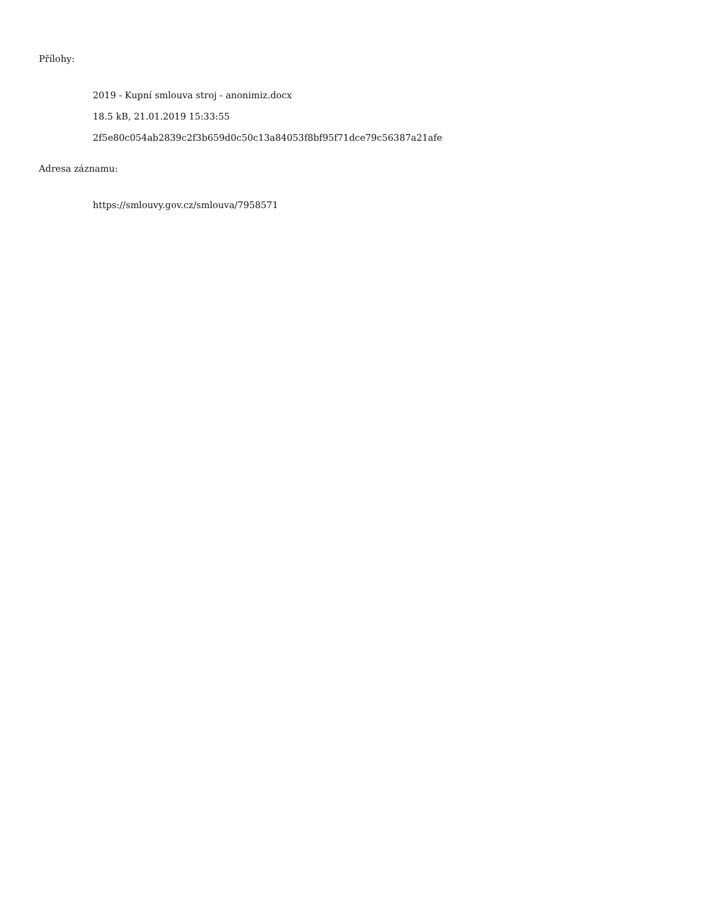Přílohy:
2019 - Kupní smlouva stroj - anonimiz.docx
18.5 kB, 21.01.2019 15:33:55
2f5e80c054ab2839c2f3b659d0c50c13a84053f8bf95f71dce79c56387a21afe
Adresa záznamu:
https://smlouvy.gov.cz/smlouva/7958571